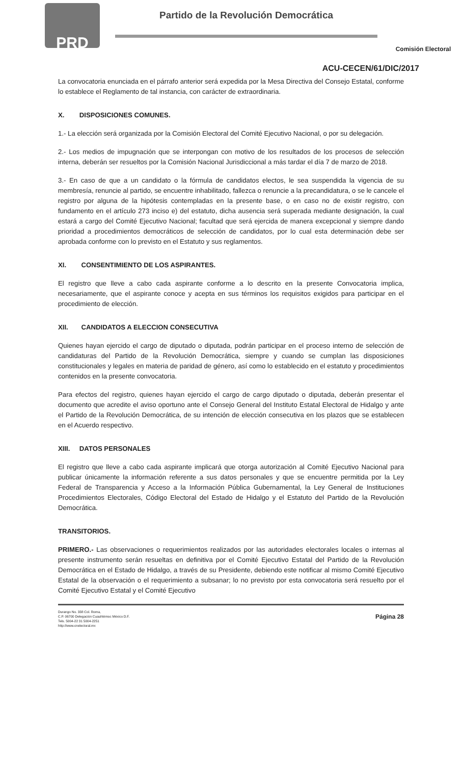PRD
Partido de la Revolución Democrática
Comisión Electoral
ACU-CECEN/61/DIC/2017
La convocatoria enunciada en el párrafo anterior será expedida por la Mesa Directiva del Consejo Estatal, conforme lo establece el Reglamento de tal instancia, con carácter de extraordinaria.
X. DISPOSICIONES COMUNES.
1.- La elección será organizada por la Comisión Electoral del Comité Ejecutivo Nacional, o por su delegación.
2.- Los medios de impugnación que se interpongan con motivo de los resultados de los procesos de selección interna, deberán ser resueltos por la Comisión Nacional Jurisdiccional a más tardar el día 7 de marzo de 2018.
3.- En caso de que a un candidato o la fórmula de candidatos electos, le sea suspendida la vigencia de su membresía, renuncie al partido, se encuentre inhabilitado, fallezca o renuncie a la precandidatura, o se le cancele el registro por alguna de la hipótesis contempladas en la presente base, o en caso no de existir registro, con fundamento en el artículo 273 inciso e) del estatuto, dicha ausencia será superada mediante designación, la cual estará a cargo del Comité Ejecutivo Nacional; facultad que será ejercida de manera excepcional y siempre dando prioridad a procedimientos democráticos de selección de candidatos, por lo cual esta determinación debe ser aprobada conforme con lo previsto en el Estatuto y sus reglamentos.
XI. CONSENTIMIENTO DE LOS ASPIRANTES.
El registro que lleve a cabo cada aspirante conforme a lo descrito en la presente Convocatoria implica, necesariamente, que el aspirante conoce y acepta en sus términos los requisitos exigidos para participar en el procedimiento de elección.
XII. CANDIDATOS A ELECCION CONSECUTIVA
Quienes hayan ejercido el cargo de diputado o diputada, podrán participar en el proceso interno de selección de candidaturas del Partido de la Revolución Democrática, siempre y cuando se cumplan las disposiciones constitucionales y legales en materia de paridad de género, así como lo establecido en el estatuto y procedimientos contenidos en la presente convocatoria.
Para efectos del registro, quienes hayan ejercido el cargo de cargo diputado o diputada, deberán presentar el documento que acredite el aviso oportuno ante el Consejo General del Instituto Estatal Electoral de Hidalgo y ante el Partido de la Revolución Democrática, de su intención de elección consecutiva en los plazos que se establecen en el Acuerdo respectivo.
XIII. DATOS PERSONALES
El registro que lleve a cabo cada aspirante implicará que otorga autorización al Comité Ejecutivo Nacional para publicar únicamente la información referente a sus datos personales y que se encuentre permitida por la Ley Federal de Transparencia y Acceso a la Información Pública Gubernamental, la Ley General de Instituciones Procedimientos Electorales, Código Electoral del Estado de Hidalgo y el Estatuto del Partido de la Revolución Democrática.
TRANSITORIOS.
PRIMERO.- Las observaciones o requerimientos realizados por las autoridades electorales locales o internas al presente instrumento serán resueltas en definitiva por el Comité Ejecutivo Estatal del Partido de la Revolución Democrática en el Estado de Hidalgo, a través de su Presidente, debiendo este notificar al mismo Comité Ejecutivo Estatal de la observación o el requerimiento a subsanar; lo no previsto por esta convocatoria será resuelto por el Comité Ejecutivo Estatal y el Comité Ejecutivo
Durango No. 338 Col. Roma,
C.P. 06700 Delegación Cuauhtémoc México D.F.
Tels. 5004-22 31 5004-2251
http://www.cnelectoral.mx
Página 28